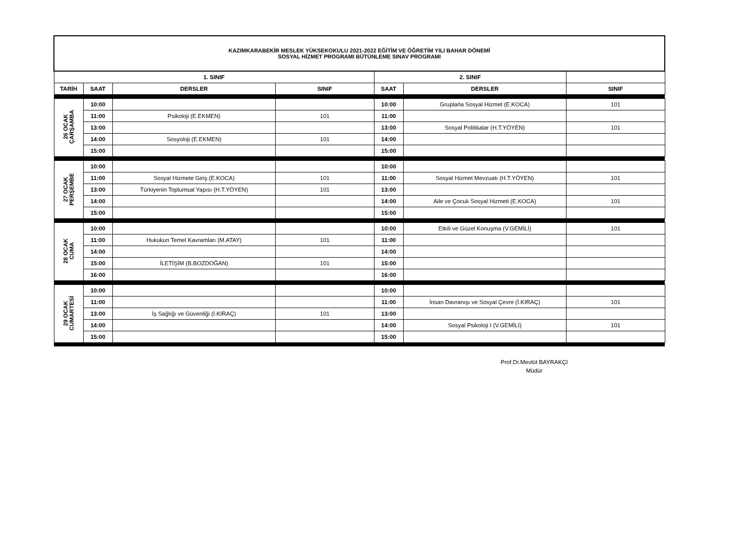| KAZIMKARABEKİR MESLEK YÜKSEKOKULU 2021-2022 EĞİTİM VE ÖĞRETİM YILI BAHAR DÖNEMİ SOSYAL HİZMET PROGRAMI BÜTÜNLEME SINAV PROGRAMI | | | | | | |
| 1. SINIF | | | | 2. SINIF | | |
| TARİH | SAAT | DERSLER | SINIF | SAAT | DERSLER | SINIF |
| 26 OCAK ÇARŞAMBA | 10:00 | | | 10:00 | Gruplarla Sosyal Hizmet (E.KOCA) | 101 |
| | 11:00 | Psikoloji (E.EKMEN) | 101 | 11:00 | | |
| | 13:00 | | | 13:00 | Sosyal Politikalar (H.T.YÖYEN) | 101 |
| | 14:00 | Sosyoloji (E.EKMEN) | 101 | 14:00 | | |
| | 15:00 | | | 15:00 | | |
| 27 OCAK PERŞEMBE | 10:00 | | | 10:00 | | |
| | 11:00 | Sosyal Hizmete Giriş (E.KOCA) | 101 | 11:00 | Sosyal Hizmet Mevzuatı (H.T.YÖYEN) | 101 |
| | 13:00 | Türkiyenin Toplumsal Yapısı (H.T.YÖYEN) | 101 | 13:00 | | |
| | 14:00 | | | 14:00 | Aile ve Çocuk Sosyal Hizmeti (E.KOCA) | 101 |
| | 15:00 | | | 15:00 | | |
| 28 OCAK CUMA | 10:00 | | | 10:00 | Etkili ve Güzel Konuşma (V.GEMİLİ) | 101 |
| | 11:00 | Hukukun Temel Kavramları (M.ATAY) | 101 | 11:00 | | |
| | 14:00 | | | 14:00 | | |
| | 15:00 | İLETİŞİM (B.BOZDOĞAN) | 101 | 15:00 | | |
| | 16:00 | | | 16:00 | | |
| 29 OCAK CUMARTESİ | 10:00 | | | 10:00 | | |
| | 11:00 | | | 11:00 | İnsan Davranışı ve Sosyal Çevre (İ.KIRAÇ) | 101 |
| | 13:00 | İş Sağlığı ve Güvenliği (İ.KIRAÇ) | 101 | 13:00 | | |
| | 14:00 | | | 14:00 | Sosyal Psikoloji I (V.GEMİLİ) | 101 |
| | 15:00 | | | 15:00 | | |
Prof.Dr.Mevlüt BAYRAKÇI
Müdür